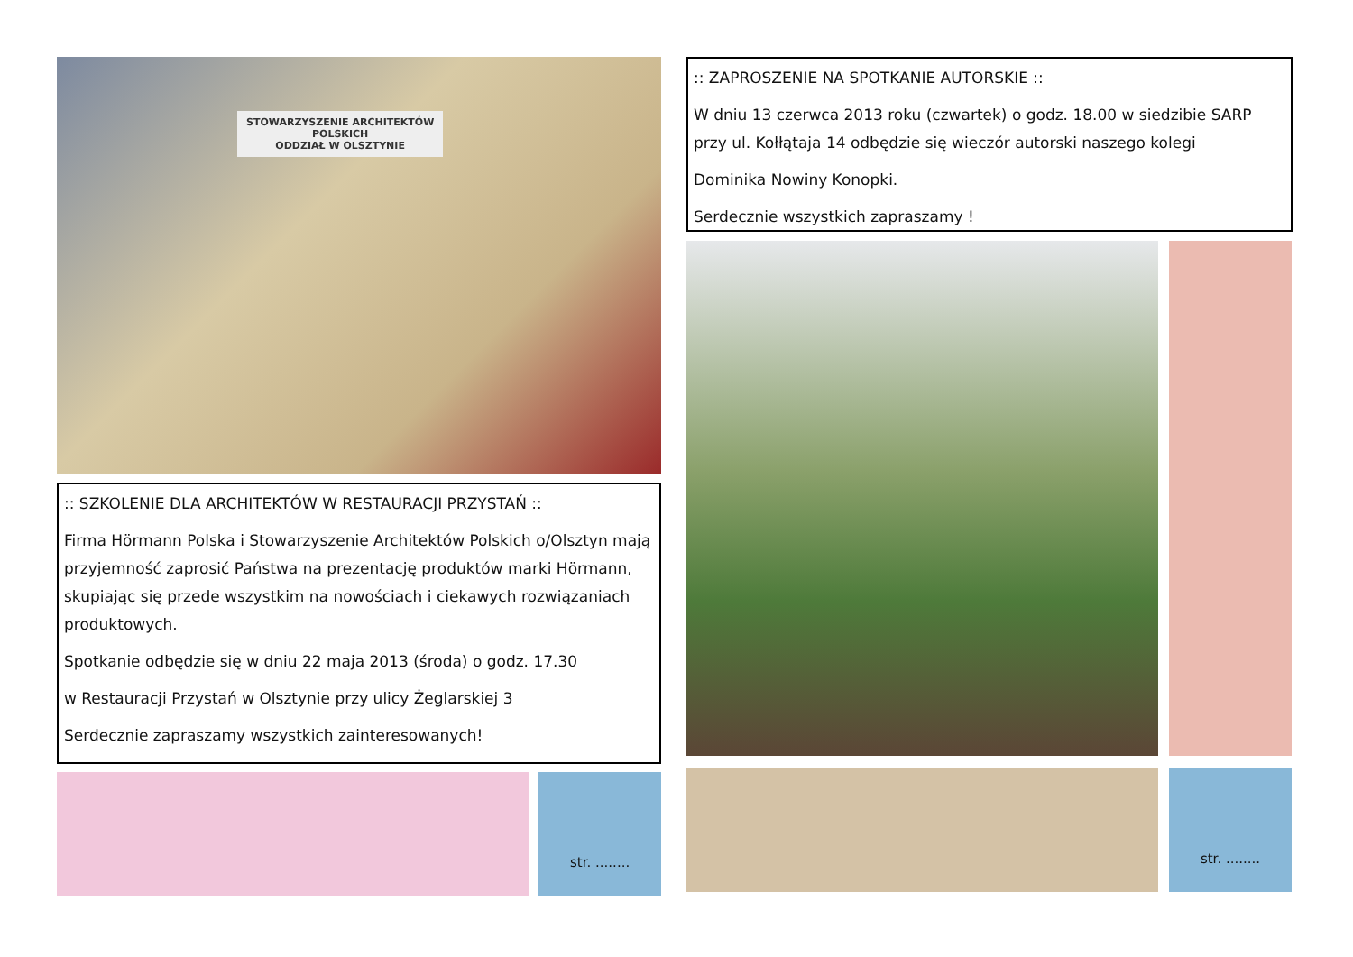STOWARZYSZENIE ARCHITEKTÓW
POLSKICH
ODDZIAŁ W OLSZTYNIE
:: SZKOLENIE DLA ARCHITEKTÓW W RESTAURACJI PRZYSTAŃ ::
Firma Hörmann Polska i Stowarzyszenie Architektów Polskich o/Olsztyn mają przyjemność zaprosić Państwa na prezentację produktów marki Hörmann, skupiając się przede wszystkim na nowościach i ciekawych rozwiązaniach produktowych.
Spotkanie odbędzie się w dniu 22 maja 2013 (środa) o godz. 17.30
w Restauracji Przystań w Olsztynie przy ulicy Żeglarskiej 3
Serdecznie zapraszamy wszystkich zainteresowanych!
str. ........
:: ZAPROSZENIE NA SPOTKANIE AUTORSKIE ::
W dniu 13 czerwca 2013 roku (czwartek) o godz. 18.00 w siedzibie SARP przy ul. Kołłątaja 14 odbędzie się wieczór autorski naszego kolegi
Dominika Nowiny Konopki.
Serdecznie wszystkich zapraszamy !
str. ........